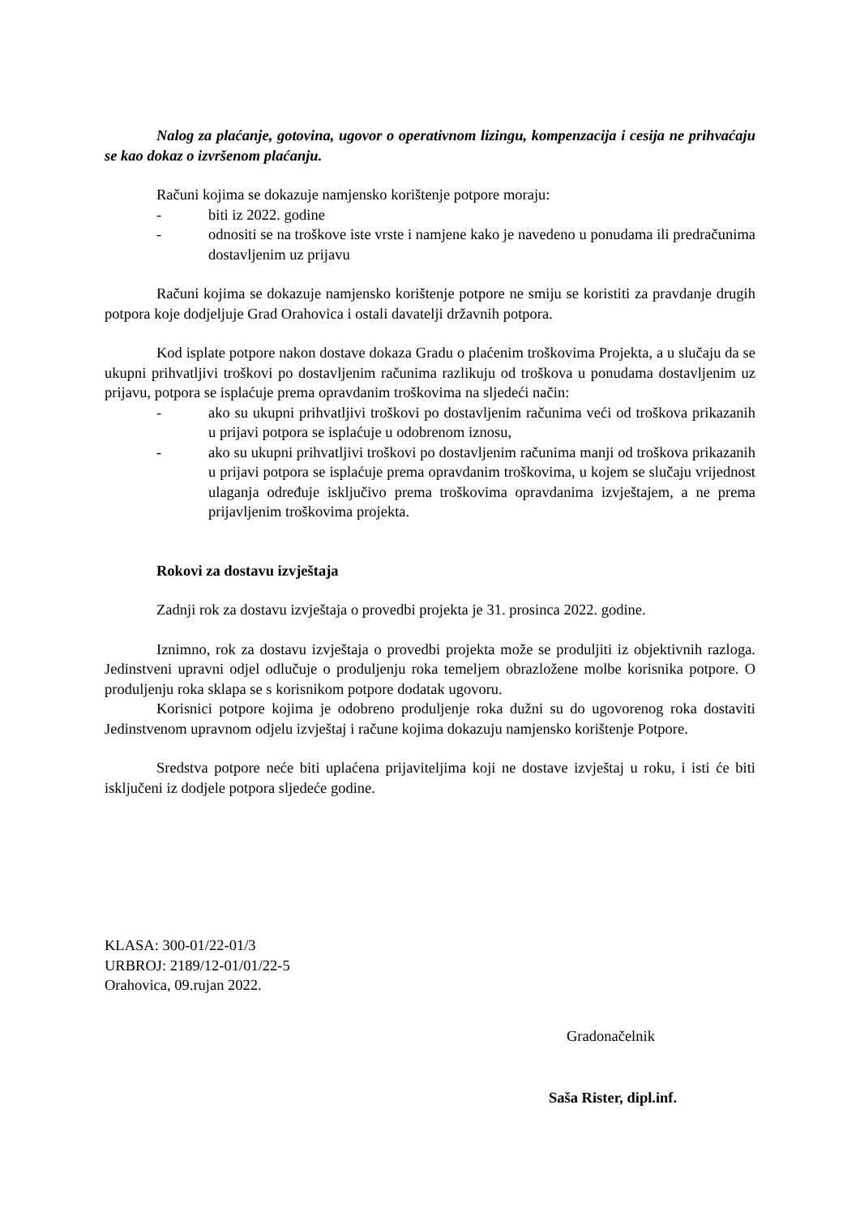Nalog za plaćanje, gotovina, ugovor o operativnom lizingu, kompenzacija i cesija ne prihvaćaju se kao dokaz o izvršenom plaćanju.
Računi kojima se dokazuje namjensko korištenje potpore moraju:
- biti iz 2022. godine
- odnositi se na troškove iste vrste i namjene kako je navedeno u ponudama ili predračunima dostavljenim uz prijavu
Računi kojima se dokazuje namjensko korištenje potpore ne smiju se koristiti za pravdanje drugih potpora koje dodjeljuje Grad Orahovica i ostali davatelji državnih potpora.
Kod isplate potpore nakon dostave dokaza Gradu o plaćenim troškovima Projekta, a u slučaju da se ukupni prihvatljivi troškovi po dostavljenim računima razlikuju od troškova u ponudama dostavljenim uz prijavu, potpora se isplaćuje prema opravdanim troškovima na sljedeći način:
- ako su ukupni prihvatljivi troškovi po dostavljenim računima veći od troškova prikazanih u prijavi potpora se isplaćuje u odobrenom iznosu,
- ako su ukupni prihvatljivi troškovi po dostavljenim računima manji od troškova prikazanih u prijavi potpora se isplaćuje prema opravdanim troškovima, u kojem se slučaju vrijednost ulaganja određuje isključivo prema troškovima opravdanima izvještajem, a ne prema prijavljenim troškovima projekta.
Rokovi za dostavu izvještaja
Zadnji rok za dostavu izvještaja o provedbi projekta je 31. prosinca 2022. godine.
Iznimno, rok za dostavu izvještaja o provedbi projekta može se produljiti iz objektivnih razloga. Jedinstveni upravni odjel odlučuje o produljenju roka temeljem obrazložene molbe korisnika potpore. O produljenju roka sklapa se s korisnikom potpore dodatak ugovoru.
Korisnici potpore kojima je odobreno produljenje roka dužni su do ugovorenog roka dostaviti Jedinstvenom upravnom odjelu izvještaj i račune kojima dokazuju namjensko korištenje Potpore.
Sredstva potpore neće biti uplaćena prijaviteljima koji ne dostave izvještaj u roku, i isti će biti isključeni iz dodjele potpora sljedeće godine.
KLASA: 300-01/22-01/3
URBROJ: 2189/12-01/01/22-5
Orahovica, 09.rujan 2022.
Gradonačelnik
Saša Rister, dipl.inf.